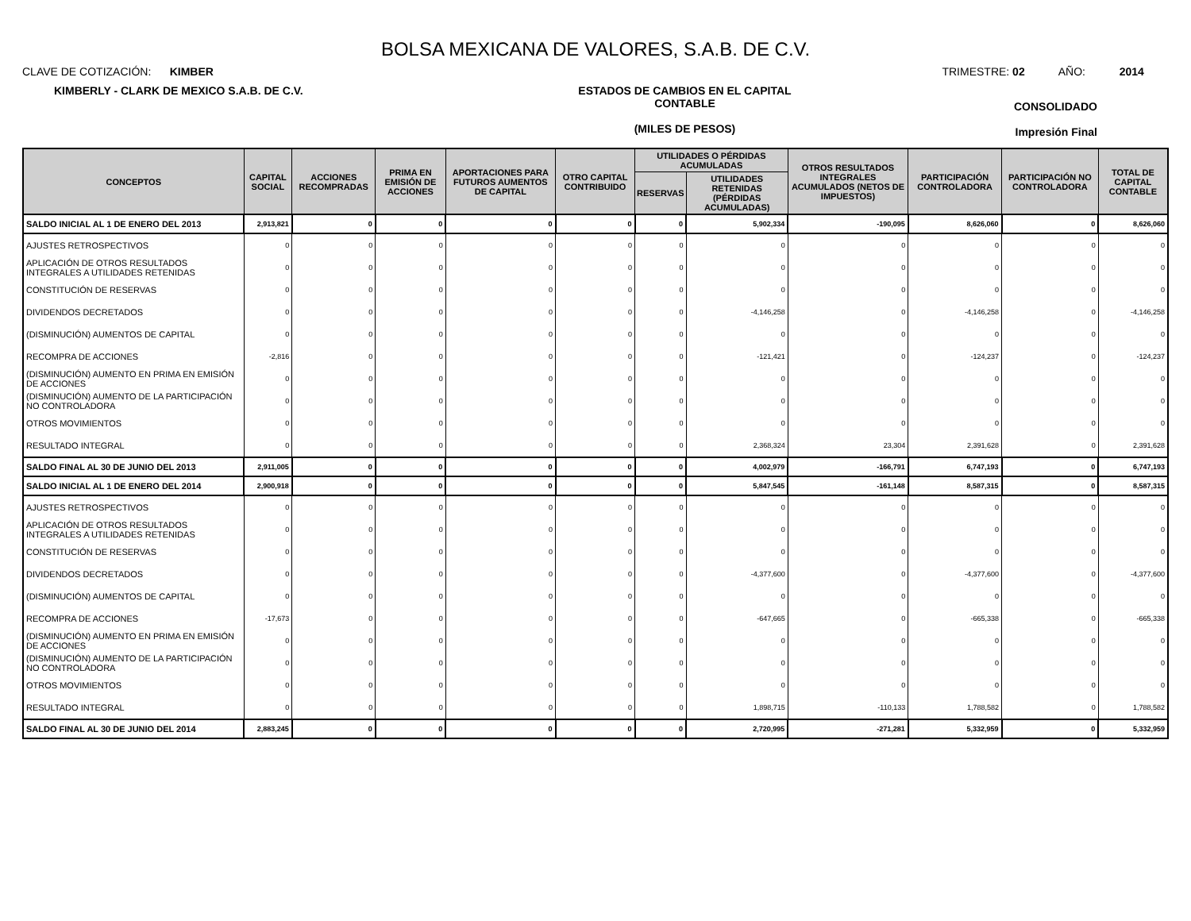BOLSA MEXICANA DE VALORES, S.A.B. DE C.V.
CLAVE DE COTIZACIÓN: KIMBER
TRIMESTRE: 02 AÑO: 2014
KIMBERLY - CLARK DE MEXICO S.A.B. DE C.V. ESTADOS DE CAMBIOS EN EL CAPITAL
CONTABLE
(MILES DE PESOS)
CONSOLIDADO
Impresión Final
| CONCEPTOS | CAPITAL SOCIAL | ACCIONES RECOMPRADAS | PRIMA EN EMISIÓN DE ACCIONES | APORTACIONES PARA FUTUROS AUMENTOS DE CAPITAL | OTRO CAPITAL CONTRIBUIDO | UTILIDADES O PÉRDIDAS ACUMULADAS | | OTROS RESULTADOS INTEGRALES ACUMULADOS (NETOS DE IMPUESTOS) | PARTICIPACIÓN CONTROLADORA | PARTICIPACIÓN NO CONTROLADORA | TOTAL DE CAPITAL CONTABLE |
| --- | --- | --- | --- | --- | --- | --- | --- | --- | --- | --- | --- |
| | | | | | | RESERVAS | UTILIDADES RETENIDAS (PÉRDIDAS ACUMULADAS) | | | | |
| SALDO INICIAL AL 1 DE ENERO DEL 2013 | 2,913,821 | 0 | 0 | 0 | 0 | 0 | 5,902,334 | -190,095 | 8,626,060 | 0 | 8,626,060 |
| AJUSTES RETROSPECTIVOS | 0 | 0 | 0 | 0 | 0 | 0 | 0 | 0 | 0 | 0 | 0 |
| APLICACIÓN DE OTROS RESULTADOS INTEGRALES A UTILIDADES RETENIDAS | 0 | 0 | 0 | 0 | 0 | 0 | 0 | 0 | 0 | 0 | 0 |
| CONSTITUCIÓN DE RESERVAS | 0 | 0 | 0 | 0 | 0 | 0 | 0 | 0 | 0 | 0 | 0 |
| DIVIDENDOS DECRETADOS | 0 | 0 | 0 | 0 | 0 | 0 | -4,146,258 | 0 | -4,146,258 | 0 | -4,146,258 |
| (DISMINUCIÓN) AUMENTOS DE CAPITAL | 0 | 0 | 0 | 0 | 0 | 0 | 0 | 0 | 0 | 0 | 0 |
| RECOMPRA DE ACCIONES | -2,816 | 0 | 0 | 0 | 0 | 0 | -121,421 | 0 | -124,237 | 0 | -124,237 |
| (DISMINUCIÓN) AUMENTO EN PRIMA EN EMISIÓN DE ACCIONES | 0 | 0 | 0 | 0 | 0 | 0 | 0 | 0 | 0 | 0 | 0 |
| (DISMINUCIÓN) AUMENTO DE LA PARTICIPACIÓN NO CONTROLADORA | 0 | 0 | 0 | 0 | 0 | 0 | 0 | 0 | 0 | 0 | 0 |
| OTROS MOVIMIENTOS | 0 | 0 | 0 | 0 | 0 | 0 | 0 | 0 | 0 | 0 | 0 |
| RESULTADO INTEGRAL | 0 | 0 | 0 | 0 | 0 | 0 | 2,368,324 | 23,304 | 2,391,628 | 0 | 2,391,628 |
| SALDO FINAL AL 30 DE JUNIO DEL 2013 | 2,911,005 | 0 | 0 | 0 | 0 | 0 | 4,002,979 | -166,791 | 6,747,193 | 0 | 6,747,193 |
| SALDO INICIAL AL 1 DE ENERO DEL 2014 | 2,900,918 | 0 | 0 | 0 | 0 | 0 | 5,847,545 | -161,148 | 8,587,315 | 0 | 8,587,315 |
| AJUSTES RETROSPECTIVOS | 0 | 0 | 0 | 0 | 0 | 0 | 0 | 0 | 0 | 0 | 0 |
| APLICACIÓN DE OTROS RESULTADOS INTEGRALES A UTILIDADES RETENIDAS | 0 | 0 | 0 | 0 | 0 | 0 | 0 | 0 | 0 | 0 | 0 |
| CONSTITUCIÓN DE RESERVAS | 0 | 0 | 0 | 0 | 0 | 0 | 0 | 0 | 0 | 0 | 0 |
| DIVIDENDOS DECRETADOS | 0 | 0 | 0 | 0 | 0 | 0 | -4,377,600 | 0 | -4,377,600 | 0 | -4,377,600 |
| (DISMINUCIÓN) AUMENTOS DE CAPITAL | 0 | 0 | 0 | 0 | 0 | 0 | 0 | 0 | 0 | 0 | 0 |
| RECOMPRA DE ACCIONES | -17,673 | 0 | 0 | 0 | 0 | 0 | -647,665 | 0 | -665,338 | 0 | -665,338 |
| (DISMINUCIÓN) AUMENTO EN PRIMA EN EMISIÓN DE ACCIONES | 0 | 0 | 0 | 0 | 0 | 0 | 0 | 0 | 0 | 0 | 0 |
| (DISMINUCIÓN) AUMENTO DE LA PARTICIPACIÓN NO CONTROLADORA | 0 | 0 | 0 | 0 | 0 | 0 | 0 | 0 | 0 | 0 | 0 |
| OTROS MOVIMIENTOS | 0 | 0 | 0 | 0 | 0 | 0 | 0 | 0 | 0 | 0 | 0 |
| RESULTADO INTEGRAL | 0 | 0 | 0 | 0 | 0 | 0 | 1,898,715 | -110,133 | 1,788,582 | 0 | 1,788,582 |
| SALDO FINAL AL 30 DE JUNIO DEL 2014 | 2,883,245 | 0 | 0 | 0 | 0 | 0 | 2,720,995 | -271,281 | 5,332,959 | 0 | 5,332,959 |